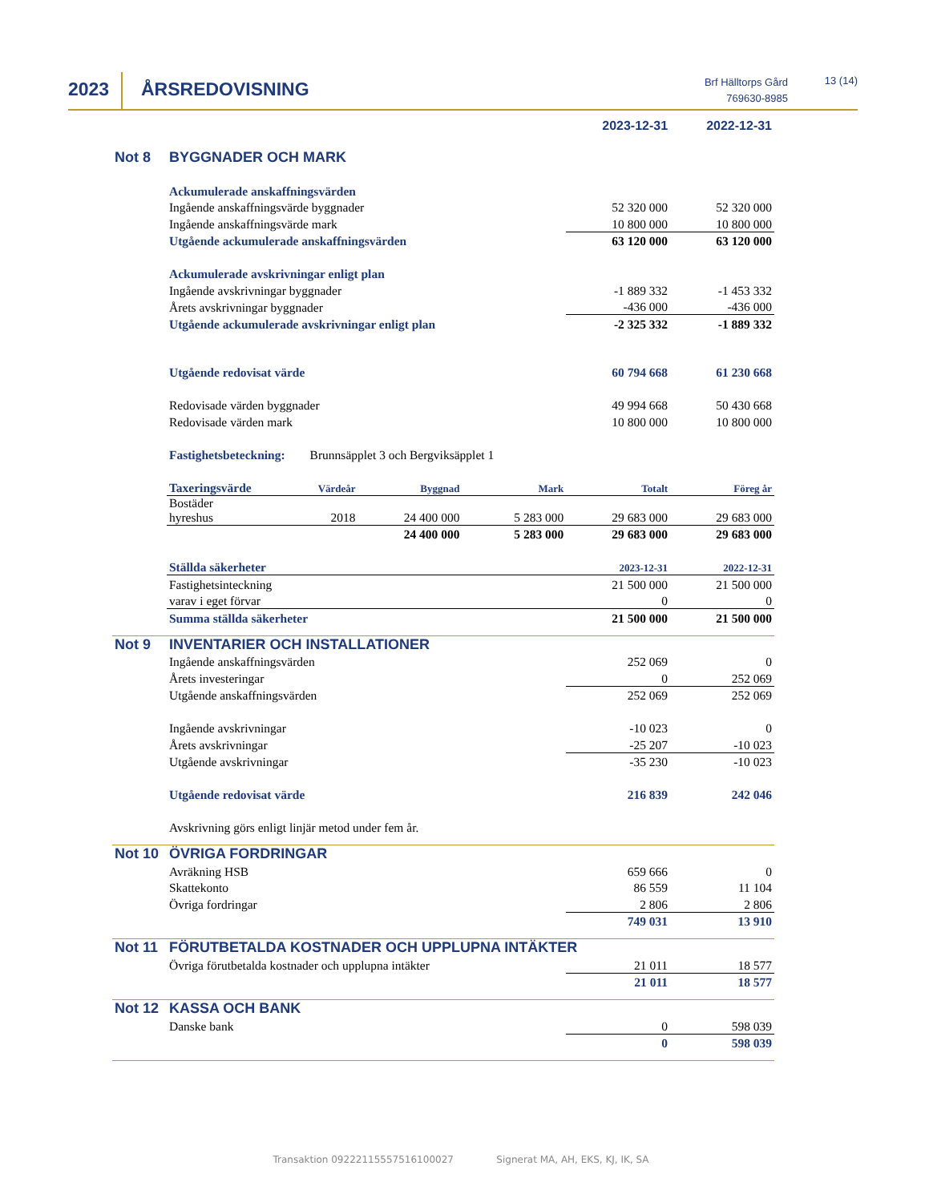2023 ÅRSREDOVISNING
Brf Hälltorps Gård
769630-8985
13 (14)
| | | | | | 2023-12-31 | 2022-12-31 |
| Not 8 | BYGGNADER OCH MARK | | | | | |
| | Ackumulerade anskaffningsvärden | | | | | |
| | Ingående anskaffningsvärde byggnader | | | | 52 320 000 | 52 320 000 |
| | Ingående anskaffningsvärde mark | | | | 10 800 000 | 10 800 000 |
| | Utgående ackumulerade anskaffningsvärden | | | | 63 120 000 | 63 120 000 |
| | Ackumulerade avskrivningar enligt plan | | | | | |
| | Ingående avskrivningar byggnader | | | | -1 889 332 | -1 453 332 |
| | Årets avskrivningar byggnader | | | | -436 000 | -436 000 |
| | Utgående ackumulerade avskrivningar enligt plan | | | | -2 325 332 | -1 889 332 |
| | Utgående redovisat värde | | | | 60 794 668 | 61 230 668 |
| | Redovisade värden byggnader | | | | 49 994 668 | 50 430 668 |
| | Redovisade värden mark | | | | 10 800 000 | 10 800 000 |
| | Fastighetsbeteckning: Brunnsäpplet 3 och Bergviksäpplet 1 | | | | | |
| | Taxeringsvärde | Värdeår | Byggnad | Mark | Totalt | Föreg år |
| | Bostäder hyreshus | 2018 | 24 400 000 | 5 283 000 | 29 683 000 | 29 683 000 |
| | | | 24 400 000 | 5 283 000 | 29 683 000 | 29 683 000 |
| | Ställda säkerheter | | | | 2023-12-31 | 2022-12-31 |
| | Fastighetsinteckning | | | | 21 500 000 | 21 500 000 |
| | varav i eget förvar | | | | 0 | 0 |
| | Summa ställda säkerheter | | | | 21 500 000 | 21 500 000 |
| Not 9 | INVENTARIER OCH INSTALLATIONER | | | | | |
| | Ingående anskaffningsvärden | | | | 252 069 | 0 |
| | Årets investeringar | | | | 0 | 252 069 |
| | Utgående anskaffningsvärden | | | | 252 069 | 252 069 |
| | Ingående avskrivningar | | | | -10 023 | 0 |
| | Årets avskrivningar | | | | -25 207 | -10 023 |
| | Utgående avskrivningar | | | | -35 230 | -10 023 |
| | Utgående redovisat värde | | | | 216 839 | 242 046 |
| | Avskrivning görs enligt linjär metod under fem år. | | | | | |
| Not 10 | ÖVRIGA FORDRINGAR | | | | | |
| | Avräkning HSB | | | | 659 666 | 0 |
| | Skattekonto | | | | 86 559 | 11 104 |
| | Övriga fordringar | | | | 2 806 | 2 806 |
| | | | | | 749 031 | 13 910 |
| Not 11 | FÖRUTBETALDA KOSTNADER OCH UPPLUPNA INTÄKTER | | | | | |
| | Övriga förutbetalda kostnader och upplupna intäkter | | | | 21 011 | 18 577 |
| | | | | | 21 011 | 18 577 |
| Not 12 | KASSA OCH BANK | | | | | |
| | Danske bank | | | | 0 | 598 039 |
| | | | | | 0 | 598 039 |
Transaktion 09222115557516100027 Signerat MA, AH, EKS, KJ, IK, SA